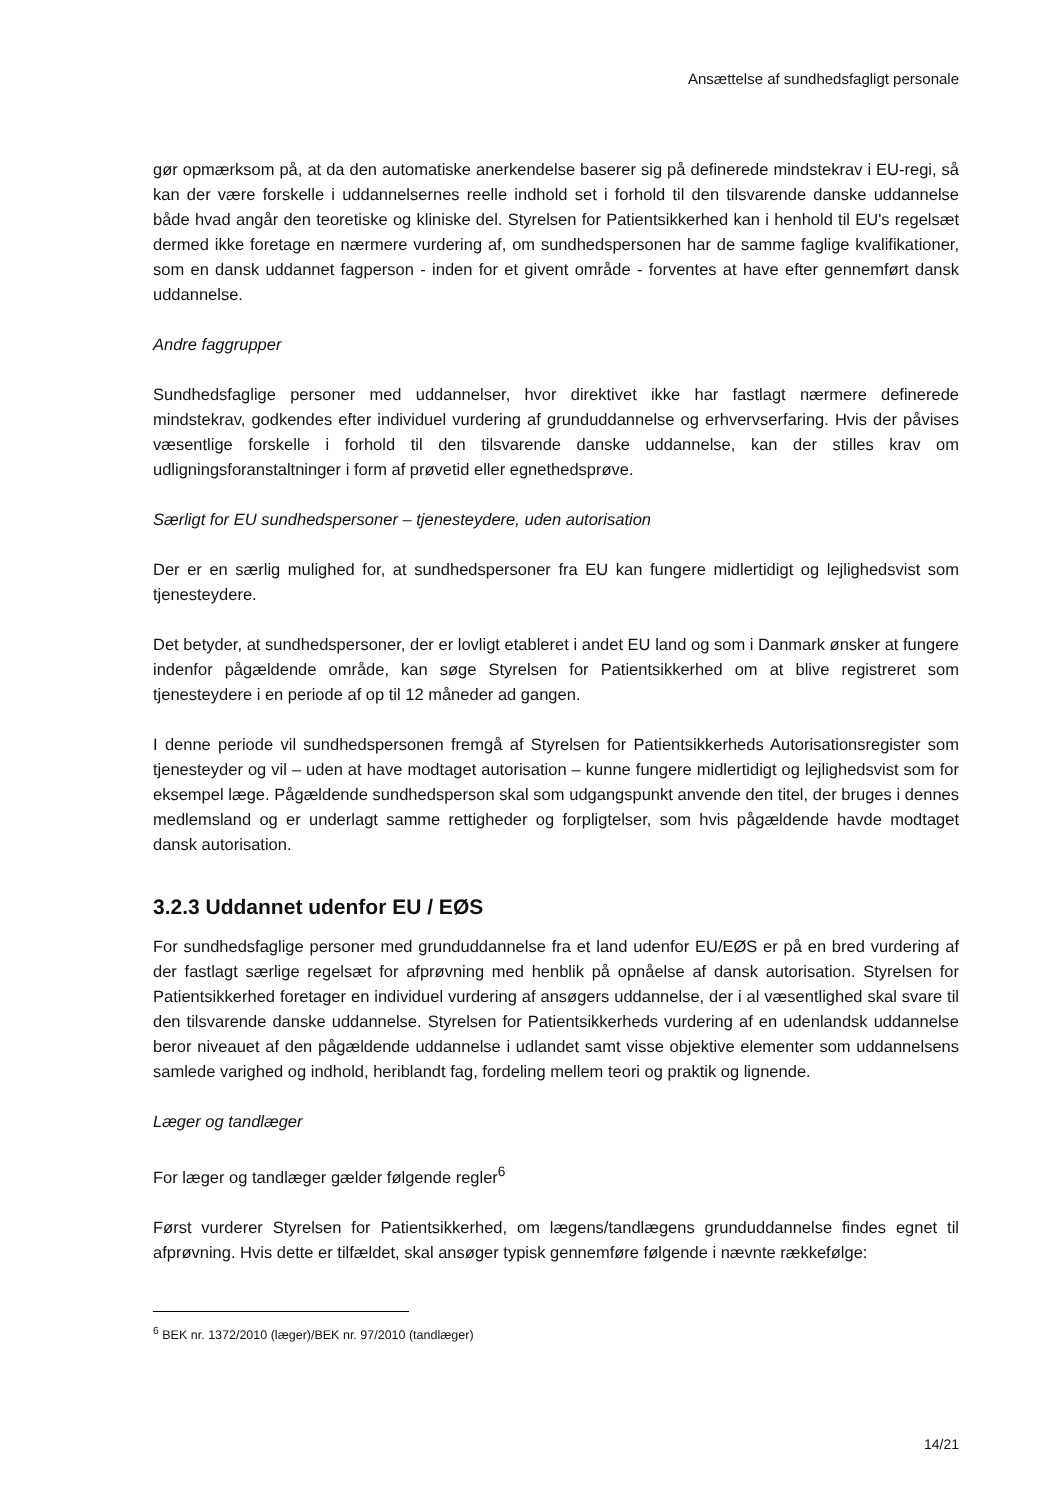Ansættelse af sundhedsfagligt personale
gør opmærksom på, at da den automatiske anerkendelse baserer sig på definerede mindstekrav i EU-regi, så kan der være forskelle i uddannelsernes reelle indhold set i forhold til den tilsvarende danske uddannelse både hvad angår den teoretiske og kliniske del. Styrelsen for Patientsikkerhed kan i henhold til EU's regelsæt dermed ikke foretage en nærmere vurdering af, om sundhedspersonen har de samme faglige kvalifikationer, som en dansk uddannet fagperson - inden for et givent område - forventes at have efter gennemført dansk uddannelse.
Andre faggrupper
Sundhedsfaglige personer med uddannelser, hvor direktivet ikke har fastlagt nærmere definerede mindstekrav, godkendes efter individuel vurdering af grunduddannelse og erhvervserfaring. Hvis der påvises væsentlige forskelle i forhold til den tilsvarende danske uddannelse, kan der stilles krav om udligningsforanstaltninger i form af prøvetid eller egnethedsprøve.
Særligt for EU sundhedspersoner – tjenesteydere, uden autorisation
Der er en særlig mulighed for, at sundhedspersoner fra EU kan fungere midlertidigt og lejlighedsvist som tjenesteydere.
Det betyder, at sundhedspersoner, der er lovligt etableret i andet EU land og som i Danmark ønsker at fungere indenfor pågældende område, kan søge Styrelsen for Patientsikkerhed om at blive registreret som tjenesteydere i en periode af op til 12 måneder ad gangen.
I denne periode vil sundhedspersonen fremgå af Styrelsen for Patientsikkerheds Autorisationsregister som tjenesteyder og vil – uden at have modtaget autorisation – kunne fungere midlertidigt og lejlighedsvist som for eksempel læge. Pågældende sundhedsperson skal som udgangspunkt anvende den titel, der bruges i dennes medlemsland og er underlagt samme rettigheder og forpligtelser, som hvis pågældende havde modtaget dansk autorisation.
3.2.3 Uddannet udenfor EU / EØS
For sundhedsfaglige personer med grunduddannelse fra et land udenfor EU/EØS er på en bred vurdering af der fastlagt særlige regelsæt for afprøvning med henblik på opnåelse af dansk autorisation. Styrelsen for Patientsikkerhed foretager en individuel vurdering af ansøgers uddannelse, der i al væsentlighed skal svare til den tilsvarende danske uddannelse. Styrelsen for Patientsikkerheds vurdering af en udenlandsk uddannelse beror niveauet af den pågældende uddannelse i udlandet samt visse objektive elementer som uddannelsens samlede varighed og indhold, heriblandt fag, fordeling mellem teori og praktik og lignende.
Læger og tandlæger
For læger og tandlæger gælder følgende regler<sup>6</sup>
Først vurderer Styrelsen for Patientsikkerhed, om lægens/tandlægens grunduddannelse findes egnet til afprøvning. Hvis dette er tilfældet, skal ansøger typisk gennemføre følgende i nævnte rækkefølge:
<sup>6</sup> BEK nr. 1372/2010 (læger)/BEK nr. 97/2010 (tandlæger)
14/21